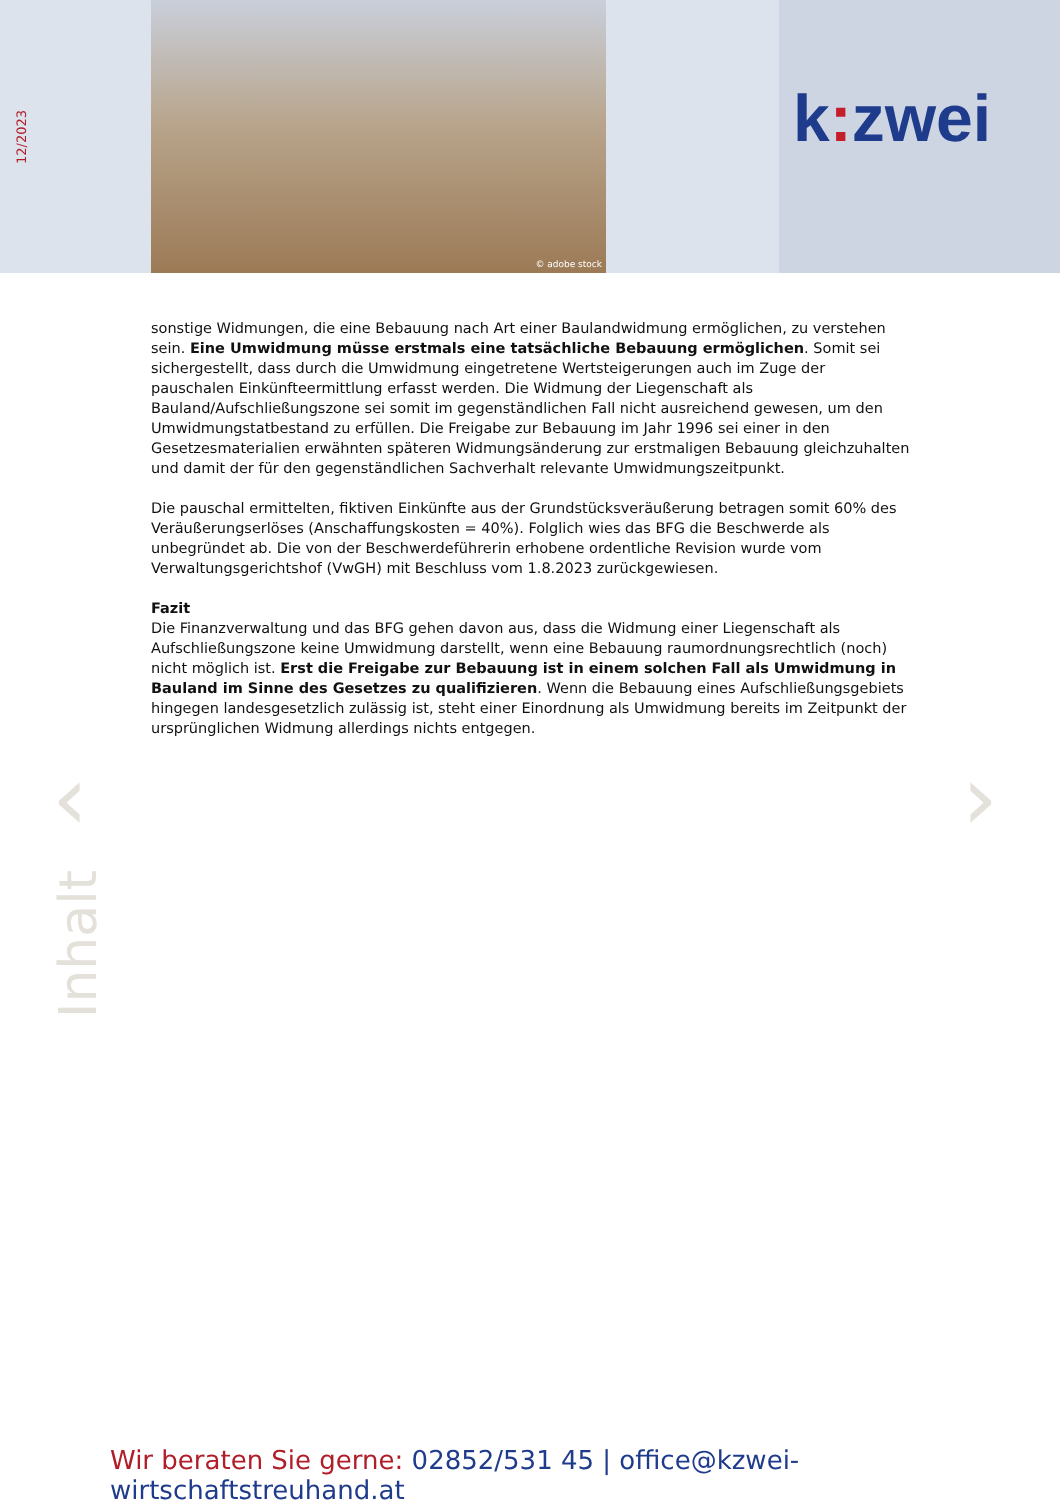12/2023
© adobe stock k: zwei
sonstige Widmungen, die eine Bebauung nach Art einer Baulandwidmung ermöglichen, zu verstehen sein. Eine Umwidmung müsse erstmals eine tatsächliche Bebauung ermöglichen. Somit sei sichergestellt, dass durch die Umwidmung eingetretene Wertsteigerungen auch im Zuge der pauschalen Einkünfteermittlung erfasst werden. Die Widmung der Liegenschaft als Bauland/Aufschließungszone sei somit im gegenständlichen Fall nicht ausreichend gewesen, um den Umwidmungstatbestand zu erfüllen. Die Freigabe zur Bebauung im Jahr 1996 sei einer in den Gesetzesmaterialien erwähnten späteren Widmungsänderung zur erstmaligen Bebauung gleichzuhalten und damit der für den gegenständlichen Sachverhalt relevante Umwidmungszeitpunkt.
Die pauschal ermittelten, fiktiven Einkünfte aus der Grundstücksveräußerung betragen somit 60% des Veräußerungserlöses (Anschaffungskosten = 40%). Folglich wies das BFG die Beschwerde als unbegründet ab. Die von der Beschwerdeführerin erhobene ordentliche Revision wurde vom Verwaltungsgerichtshof (VwGH) mit Beschluss vom 1.8.2023 zurückgewiesen.
Fazit
Die Finanzverwaltung und das BFG gehen davon aus, dass die Widmung einer Liegenschaft als Aufschließungszone keine Umwidmung darstellt, wenn eine Bebauung raumordnungsrechtlich (noch) nicht möglich ist. Erst die Freigabe zur Bebauung ist in einem solchen Fall als Umwidmung in Bauland im Sinne des Gesetzes zu qualifizieren. Wenn die Bebauung eines Aufschließungsgebiets hingegen landesgesetzlich zulässig ist, steht einer Einordnung als Umwidmung bereits im Zeitpunkt der ursprünglichen Widmung allerdings nichts entgegen.
‹ ›
Inhalt
Wir beraten Sie gerne: 02852/531 45 | office@kzwei-wirtschaftstreuhand.at